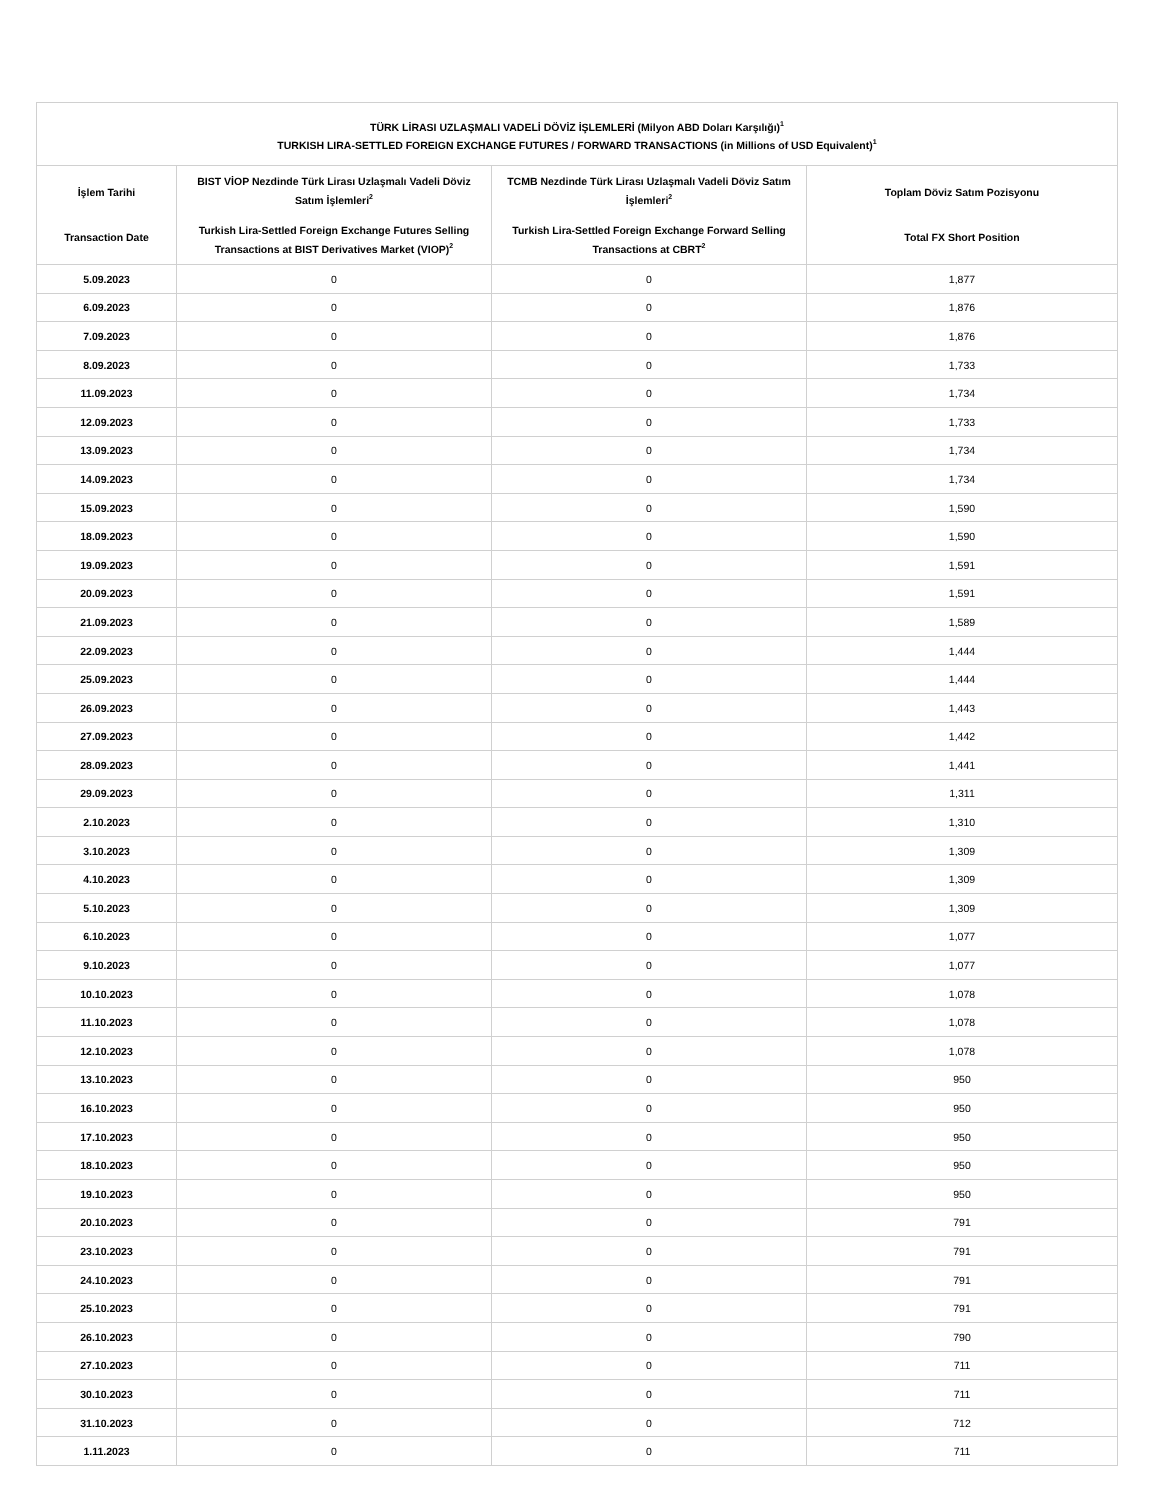| TÜRK LİRASI UZLAŞMALI VADELİ DÖVİZ İŞLEMLERİ (Milyon ABD Doları Karşılığı)<sup>1</sup> TURKISH LIRA-SETTLED FOREIGN EXCHANGE FUTURES / FORWARD TRANSACTIONS (in Millions of USD Equivalent)<sup>1</sup> | | | |
| --- | --- | --- | --- |
| İşlem Tarihi Transaction Date | BIST VİOP Nezdinde Türk Lirası Uzlaşmalı Vadeli Döviz Satım İşlemleri<sup>2</sup> Turkish Lira-Settled Foreign Exchange Futures Selling Transactions at BIST Derivatives Market (VIOP)<sup>2</sup> | TCMB Nezdinde Türk Lirası Uzlaşmalı Vadeli Döviz Satım İşlemleri<sup>2</sup> Turkish Lira-Settled Foreign Exchange Forward Selling Transactions at CBRT<sup>2</sup> | Toplam Döviz Satım Pozisyonu Total FX Short Position |
| 5.09.2023 | 0 | 0 | 1,877 |
| 6.09.2023 | 0 | 0 | 1,876 |
| 7.09.2023 | 0 | 0 | 1,876 |
| 8.09.2023 | 0 | 0 | 1,733 |
| 11.09.2023 | 0 | 0 | 1,734 |
| 12.09.2023 | 0 | 0 | 1,733 |
| 13.09.2023 | 0 | 0 | 1,734 |
| 14.09.2023 | 0 | 0 | 1,734 |
| 15.09.2023 | 0 | 0 | 1,590 |
| 18.09.2023 | 0 | 0 | 1,590 |
| 19.09.2023 | 0 | 0 | 1,591 |
| 20.09.2023 | 0 | 0 | 1,591 |
| 21.09.2023 | 0 | 0 | 1,589 |
| 22.09.2023 | 0 | 0 | 1,444 |
| 25.09.2023 | 0 | 0 | 1,444 |
| 26.09.2023 | 0 | 0 | 1,443 |
| 27.09.2023 | 0 | 0 | 1,442 |
| 28.09.2023 | 0 | 0 | 1,441 |
| 29.09.2023 | 0 | 0 | 1,311 |
| 2.10.2023 | 0 | 0 | 1,310 |
| 3.10.2023 | 0 | 0 | 1,309 |
| 4.10.2023 | 0 | 0 | 1,309 |
| 5.10.2023 | 0 | 0 | 1,309 |
| 6.10.2023 | 0 | 0 | 1,077 |
| 9.10.2023 | 0 | 0 | 1,077 |
| 10.10.2023 | 0 | 0 | 1,078 |
| 11.10.2023 | 0 | 0 | 1,078 |
| 12.10.2023 | 0 | 0 | 1,078 |
| 13.10.2023 | 0 | 0 | 950 |
| 16.10.2023 | 0 | 0 | 950 |
| 17.10.2023 | 0 | 0 | 950 |
| 18.10.2023 | 0 | 0 | 950 |
| 19.10.2023 | 0 | 0 | 950 |
| 20.10.2023 | 0 | 0 | 791 |
| 23.10.2023 | 0 | 0 | 791 |
| 24.10.2023 | 0 | 0 | 791 |
| 25.10.2023 | 0 | 0 | 791 |
| 26.10.2023 | 0 | 0 | 790 |
| 27.10.2023 | 0 | 0 | 711 |
| 30.10.2023 | 0 | 0 | 711 |
| 31.10.2023 | 0 | 0 | 712 |
| 1.11.2023 | 0 | 0 | 711 |